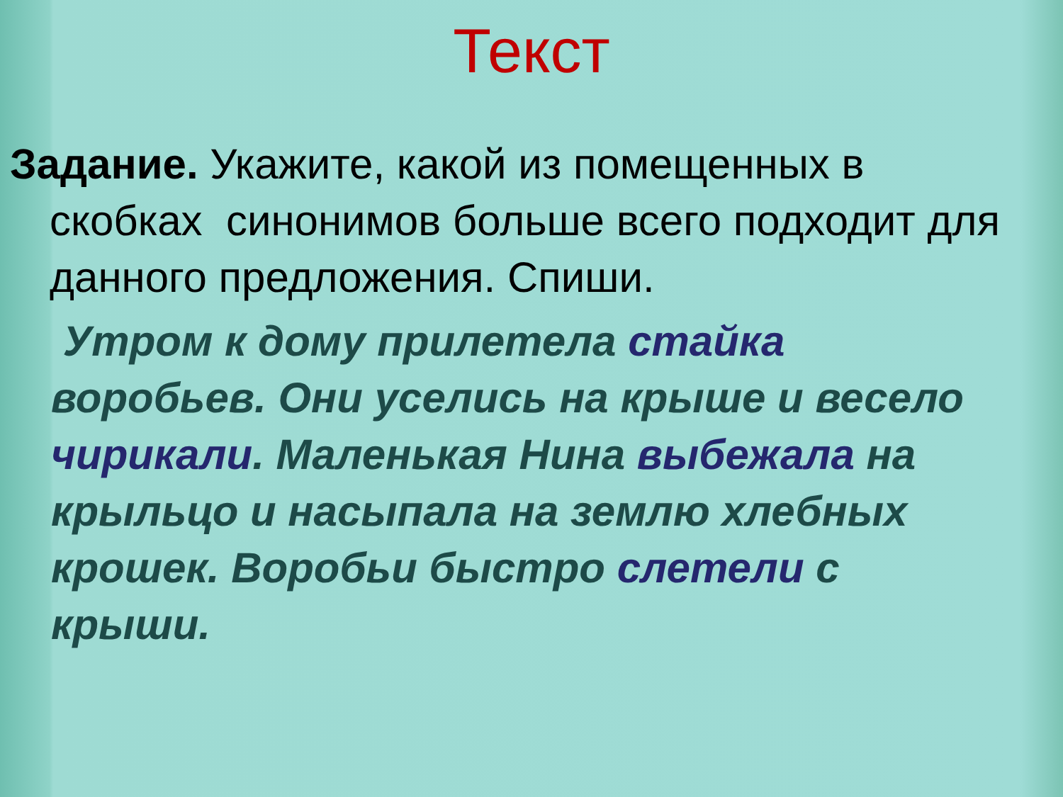Текст
Задание. Укажите, какой из помещенных в скобках синонимов больше всего подходит для данного предложения. Спиши.
Утром к дому прилетела стайка
воробьев. Они уселись на крыше и весело
чирикали. Маленькая Нина выбежала на
крыльцо и насыпала на землю хлебных
крошек. Воробьи быстро слетели с
крыши.